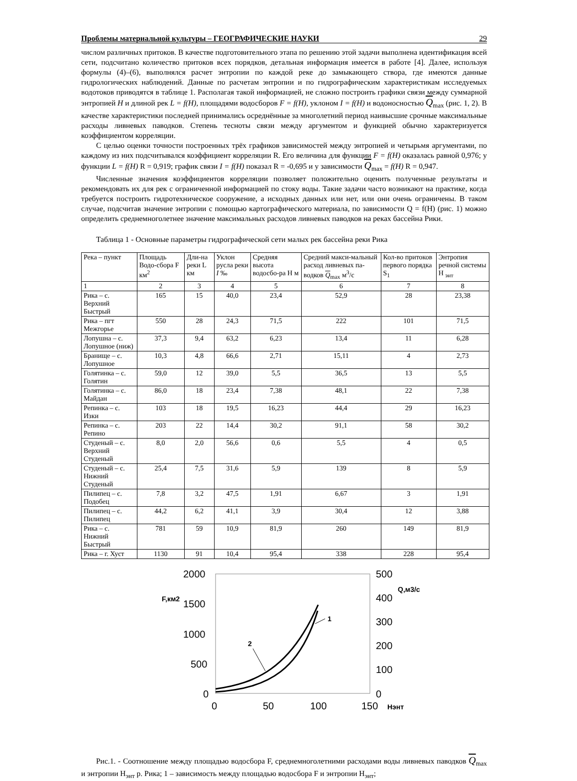Проблемы материальной культуры – ГЕОГРАФИЧЕСКИЕ НАУКИ 29
числом различных притоков. В качестве подготовительного этапа по решению этой задачи выполнена идентификация всей сети, подсчитано количество притоков всех порядков, детальная информация имеется в работе [4]. Далее, используя формулы (4)–(6), выполнялся расчет энтропии по каждой реке до замыкающего створа, где имеются данные гидрологических наблюдений. Данные по расчетам энтропии и по гидрографическим характеристикам исследуемых водотоков приводятся в таблице 1. Располагая такой информацией, не сложно построить графики связи между суммарной энтропией H и длиной рек L = f(H), площадями водосборов F = f(H), уклоном I = f(H) и водоносностью Q<sub>max</sub> (рис. 1, 2). В качестве характеристики последней принимались осреднённые за многолетний период наивысшие срочные максимальные расходы ливневых паводков. Степень тесноты связи между аргументом и функцией обычно характеризуется коэффициентом корреляции.
С целью оценки точности построенных трёх графиков зависимостей между энтропией и четырьмя аргументами, по каждому из них подсчитывался коэффициент корреляции R. Его величина для функции F = f(H) оказалась равной 0,976; у функции L = f(H) R = 0,919; график связи I = f(H) показал R = -0,695 и у зависимости Q<sub>max</sub> = f(H) R = 0,947.
Численные значения коэффициентов корреляции позволяет положительно оценить полученные результаты и рекомендовать их для рек с ограниченной информацией по стоку воды. Такие задачи часто возникают на практике, когда требуется построить гидротехническое сооружение, а исходных данных или нет, или они очень ограничены. В таком случае, подсчитав значение энтропии с помощью картографического материала, по зависимости Q = f(H) (рис. 1) можно определить среднемноголетнее значение максимальных расходов ливневых паводков на реках бассейна Рики.
Таблица 1 - Основные параметры гидрографической сети малых рек бассейна реки Рика
| Река – пункт | Площадь Водо-сбора F км<sup>2</sup> | Дли-на реки L км | Уклон русла реки I ‰ | Средняя высота водосбо-ра H м | Средний макси-мальный расход ливневых па-водков Q<sub>max</sub> м<sup>3</sup>/с | Кол-во притоков первого порядка S<sub>1</sub> | Энтропия речной системы H <sub>энт</sub> |
| --- | --- | --- | --- | --- | --- | --- | --- |
| 1 | 2 | 3 | 4 | 5 | 6 | 7 | 8 |
| Рика – с. Верхний Быстрый | 165 | 15 | 40,0 | 23,4 | 52,9 | 28 | 23,38 |
| Рика – пгт Межгорье | 550 | 28 | 24,3 | 71,5 | 222 | 101 | 71,5 |
| Лопушна – с. Лопушное (ниж) | 37,3 | 9,4 | 63,2 | 6,23 | 13,4 | 11 | 6,28 |
| Бранище – с. Лопушное | 10,3 | 4,8 | 66,6 | 2,71 | 15,11 | 4 | 2,73 |
| Голятинка – с. Голятин | 59,0 | 12 | 39,0 | 5,5 | 36,5 | 13 | 5,5 |
| Голятинка – с. Майдан | 86,0 | 18 | 23,4 | 7,38 | 48,1 | 22 | 7,38 |
| Репинка – с. Изки | 103 | 18 | 19,5 | 16,23 | 44,4 | 29 | 16,23 |
| Репинка – с. Репино | 203 | 22 | 14,4 | 30,2 | 91,1 | 58 | 30,2 |
| Студеный – с. Верхний Студеный | 8,0 | 2,0 | 56,6 | 0,6 | 5,5 | 4 | 0,5 |
| Студеный – с. Нижний Студеный | 25,4 | 7,5 | 31,6 | 5,9 | 139 | 8 | 5,9 |
| Пилипец – с. Подобец | 7,8 | 3,2 | 47,5 | 1,91 | 6,67 | 3 | 1,91 |
| Пилипец – с. Пилипец | 44,2 | 6,2 | 41,1 | 3,9 | 30,4 | 12 | 3,88 |
| Рика – с. Нижний Быстрый | 781 | 59 | 10,9 | 81,9 | 260 | 149 | 81,9 |
| Рика – г. Хуст | 1130 | 91 | 10,4 | 95,4 | 338 | 228 | 95,4 |
2000
1500
1000
500
0
500
400
300
200
100
0
0
50
100
150
F,км2
Q,м3/с
Нэнт
1
2
Рис.1. - Соотношение между площадью водосбора F, среднемноголетними расходами воды ливневых паводков Q<sub>max</sub> и энтропии H<sub>энт</sub> р. Рика; 1 – зависимость между площадью водосбора F и энтропии H<sub>энт</sub>;